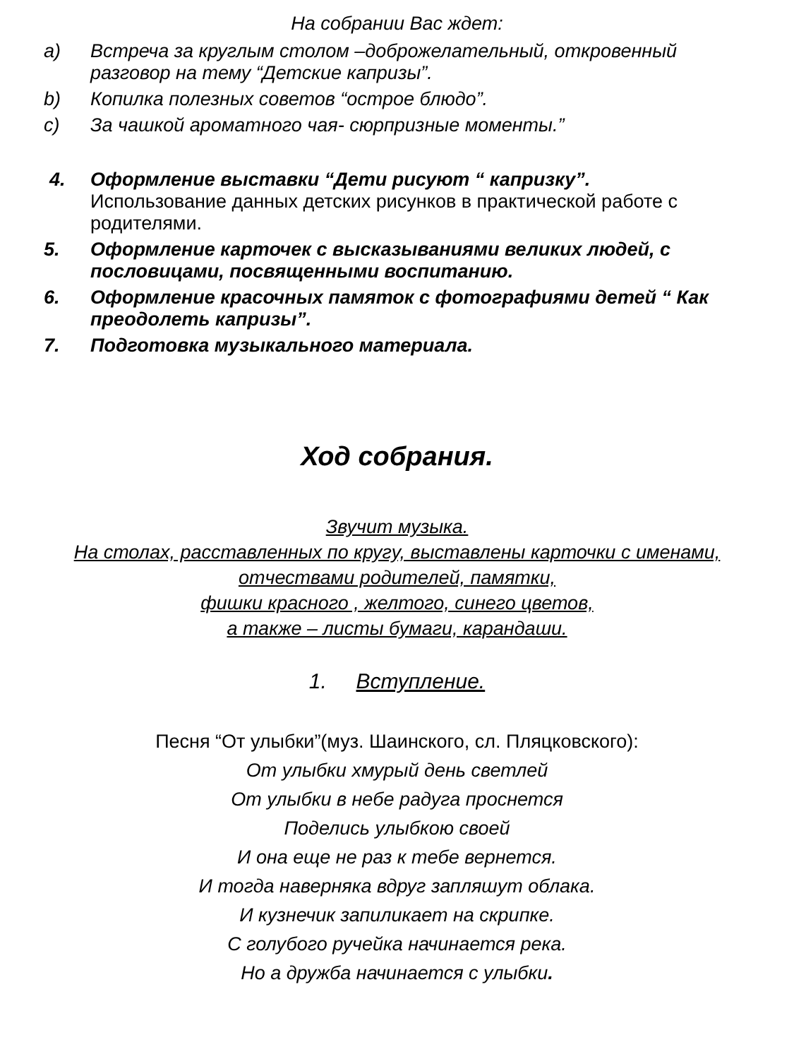На собрании Вас ждет:
a) Встреча за круглым столом –доброжелательный, откровенный разговор на тему “Детские капризы”.
b) Копилка полезных советов “острое блюдо”.
c) За чашкой ароматного чая- сюрпризные моменты.”
4. Оформление выставки “Дети рисуют “ капризку”.
Использование данных детских рисунков в практической работе с родителями.
5. Оформление карточек с высказываниями великих людей, с пословицами, посвященными воспитанию.
6. Оформление красочных памяток с фотографиями детей “ Как преодолеть капризы”.
7. Подготовка музыкального материала.
Ход собрания.
Звучит музыка.
На столах, расставленных по кругу, выставлены карточки с именами,
отчествами родителей, памятки,
фишки красного , желтого, синего цветов,
а также – листы бумаги, карандаши.
1. Вступление.
Песня “От улыбки”(муз. Шаинского, сл. Пляцковского):
От улыбки хмурый день светлей
От улыбки в небе радуга проснется
Поделись улыбкою своей
И она еще не раз к тебе вернется.
И тогда наверняка вдруг запляшут облака.
И кузнечик запиликает на скрипке.
С голубого ручейка начинается река.
Но а дружба начинается с улыбки.